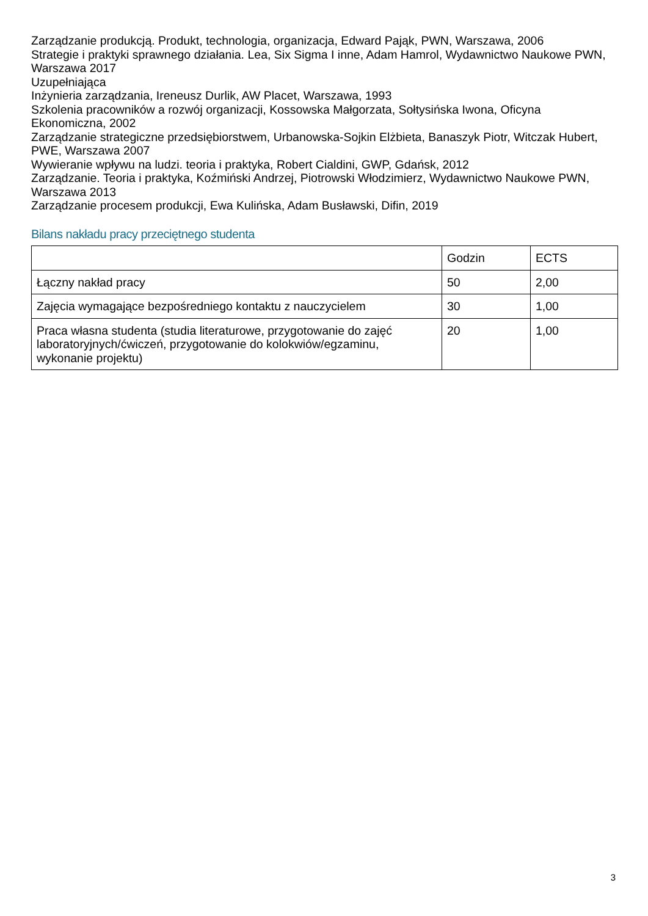Zarządzanie produkcją. Produkt, technologia, organizacja, Edward Pająk, PWN, Warszawa, 2006
Strategie i praktyki sprawnego działania. Lea, Six Sigma I inne, Adam Hamrol, Wydawnictwo Naukowe PWN, Warszawa 2017
Uzupełniająca
Inżynieria zarządzania, Ireneusz Durlik, AW Placet, Warszawa, 1993
Szkolenia pracowników a rozwój organizacji, Kossowska Małgorzata, Sołtysińska Iwona, Oficyna Ekonomiczna, 2002
Zarządzanie strategiczne przedsiębiorstwem, Urbanowska-Sojkin Elżbieta, Banaszyk Piotr, Witczak Hubert, PWE, Warszawa 2007
Wywieranie wpływu na ludzi. teoria i praktyka, Robert Cialdini, GWP, Gdańsk, 2012
Zarządzanie. Teoria i praktyka, Koźmiński Andrzej, Piotrowski Włodzimierz, Wydawnictwo Naukowe PWN, Warszawa 2013
Zarządzanie procesem produkcji, Ewa Kulińska, Adam Busławski, Difin, 2019
Bilans nakładu pracy przeciętnego studenta
| | Godzin | ECTS |
| Łączny nakład pracy | 50 | 2,00 |
| Zajęcia wymagające bezpośredniego kontaktu z nauczycielem | 30 | 1,00 |
| Praca własna studenta (studia literaturowe, przygotowanie do zajęć laboratoryjnych/ćwiczeń, przygotowanie do kolokwiów/egzaminu, wykonanie projektu) | 20 | 1,00 |
3